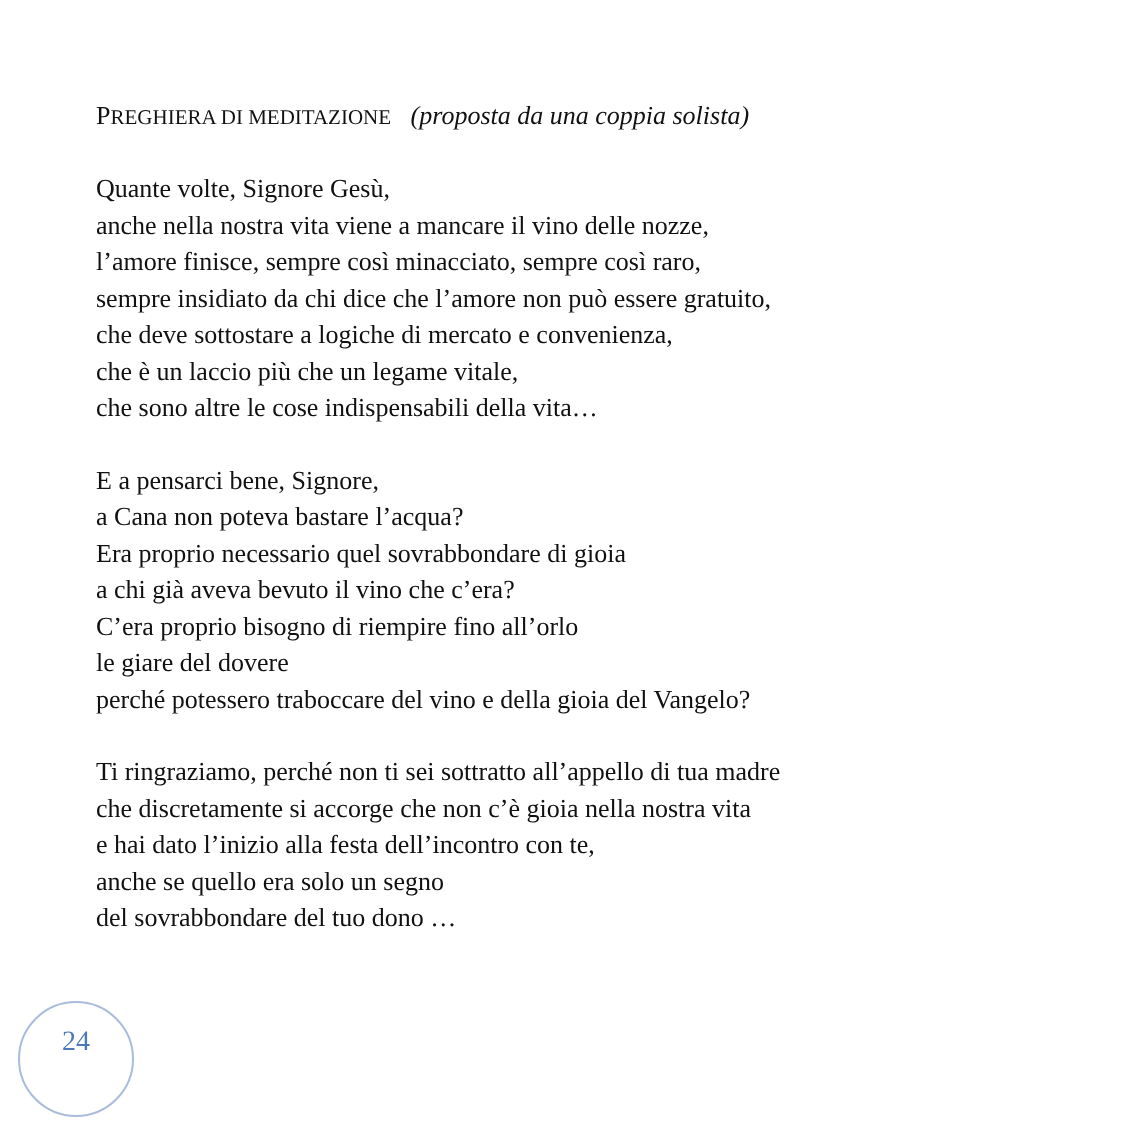PREGHIERA DI MEDITAZIONE (proposta da una coppia solista)
Quante volte, Signore Gesù,
anche nella nostra vita viene a mancare il vino delle nozze,
l’amore finisce, sempre così minacciato, sempre così raro,
sempre insidiato da chi dice che l’amore non può essere gratuito,
che deve sottostare a logiche di mercato e convenienza,
che è un laccio più che un legame vitale,
che sono altre le cose indispensabili della vita…
E a pensarci bene, Signore,
a Cana non poteva bastare l’acqua?
Era proprio necessario quel sovrabbondare di gioia
a chi già aveva bevuto il vino che c’era?
C’era proprio bisogno di riempire fino all’orlo
le giare del dovere
perché potessero traboccare del vino e della gioia del Vangelo?
Ti ringraziamo, perché non ti sei sottratto all’appello di tua madre
che discretamente si accorge che non c’è gioia nella nostra vita
e hai dato l’inizio alla festa dell’incontro con te,
anche se quello era solo un segno
del sovrabbondare del tuo dono …
24